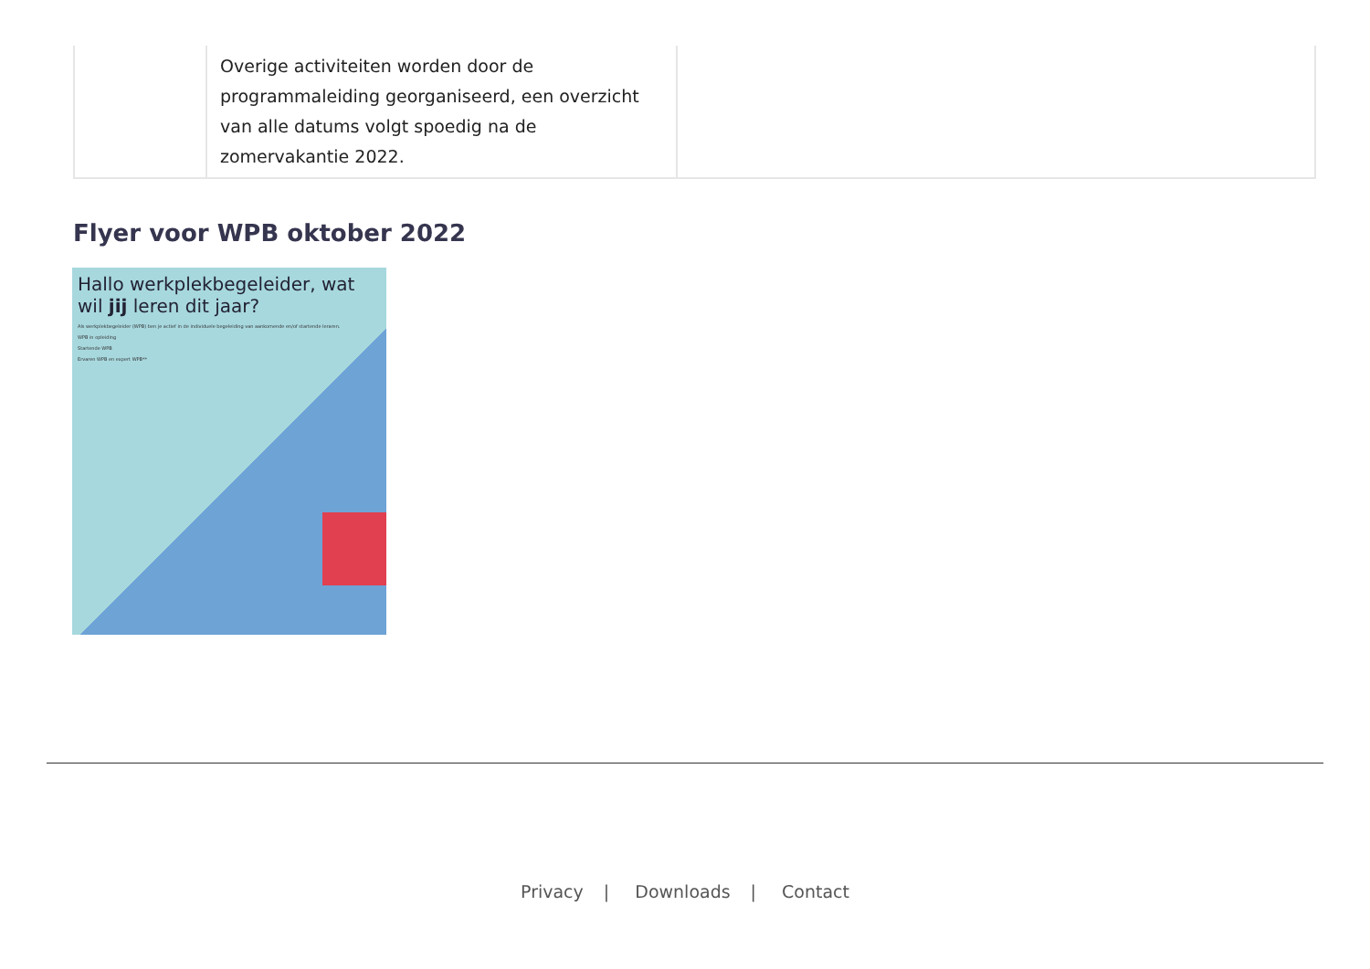| | Overige activiteiten worden door de programmaleiding georganiseerd, een overzicht van alle datums volgt spoedig na de zomervakantie 2022. | |
Flyer voor WPB oktober 2022
Hallo werkplekbegeleider, wat wil jij leren dit jaar?
Als werkplekbegeleider (WPB) ben je actief in de individuele begeleiding van aankomende en/of startende leraren.
WPB in opleiding
Startende WPB
Ervaren WPB en expert WPB**
Privacy | Downloads | Contact